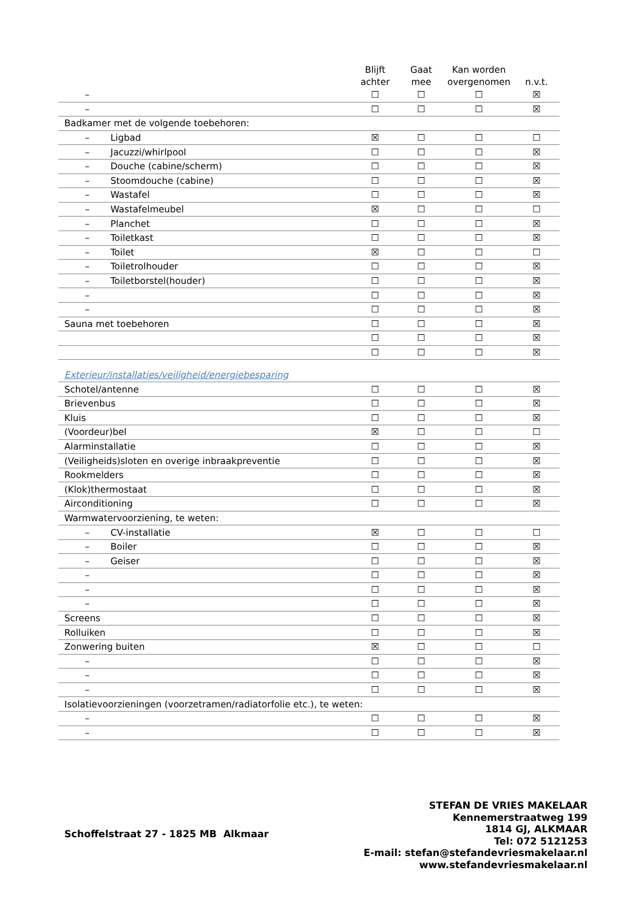| | Blijft achter | Gaat mee | Kan worden overgenomen | n.v.t. |
| --- | --- | --- | --- | --- |
| – | ☐ | ☐ | ☐ | ☒ |
| – | ☐ | ☐ | ☐ | ☒ |
| Badkamer met de volgende toebehoren: | | | | |
| – Ligbad | ☒ | ☐ | ☐ | ☐ |
| – Jacuzzi/whirlpool | ☐ | ☐ | ☐ | ☒ |
| – Douche (cabine/scherm) | ☐ | ☐ | ☐ | ☒ |
| – Stoomdouche (cabine) | ☐ | ☐ | ☐ | ☒ |
| – Wastafel | ☐ | ☐ | ☐ | ☒ |
| – Wastafelmeubel | ☒ | ☐ | ☐ | ☐ |
| – Planchet | ☐ | ☐ | ☐ | ☒ |
| – Toiletkast | ☐ | ☐ | ☐ | ☒ |
| – Toilet | ☒ | ☐ | ☐ | ☐ |
| – Toiletrolhouder | ☐ | ☐ | ☐ | ☒ |
| – Toiletborstel(houder) | ☐ | ☐ | ☐ | ☒ |
| – | ☐ | ☐ | ☐ | ☒ |
| – | ☐ | ☐ | ☐ | ☒ |
| Sauna met toebehoren | ☐ | ☐ | ☐ | ☒ |
| | ☐ | ☐ | ☐ | ☒ |
| | ☐ | ☐ | ☐ | ☒ |
| Exterieur/installaties/veiligheid/energiebesparing | | | | |
| Schotel/antenne | ☐ | ☐ | ☐ | ☒ |
| Brievenbus | ☐ | ☐ | ☐ | ☒ |
| Kluis | ☐ | ☐ | ☐ | ☒ |
| (Voordeur)bel | ☒ | ☐ | ☐ | ☐ |
| Alarminstallatie | ☐ | ☐ | ☐ | ☒ |
| (Veiligheids)sloten en overige inbraakpreventie | ☐ | ☐ | ☐ | ☒ |
| Rookmelders | ☐ | ☐ | ☐ | ☒ |
| (Klok)thermostaat | ☐ | ☐ | ☐ | ☒ |
| Airconditioning | ☐ | ☐ | ☐ | ☒ |
| Warmwatervoorziening, te weten: | | | | |
| – CV-installatie | ☒ | ☐ | ☐ | ☐ |
| – Boiler | ☐ | ☐ | ☐ | ☒ |
| – Geiser | ☐ | ☐ | ☐ | ☒ |
| – | ☐ | ☐ | ☐ | ☒ |
| – | ☐ | ☐ | ☐ | ☒ |
| – | ☐ | ☐ | ☐ | ☒ |
| Screens | ☐ | ☐ | ☐ | ☒ |
| Rolluiken | ☐ | ☐ | ☐ | ☒ |
| Zonwering buiten | ☒ | ☐ | ☐ | ☐ |
| – | ☐ | ☐ | ☐ | ☒ |
| – | ☐ | ☐ | ☐ | ☒ |
| – | ☐ | ☐ | ☐ | ☒ |
| Isolatievoorzieningen (voorzetramen/radiatorfolie etc.), te weten: | | | | |
| – | ☐ | ☐ | ☐ | ☒ |
| – | ☐ | ☐ | ☐ | ☒ |
STEFAN DE VRIES MAKELAAR
Kennemerstraatweg 199
1814 GJ, ALKMAAR
Tel: 072 5121253
E-mail: stefan@stefandevriesmakelaar.nl
www.stefandevriesmakelaar.nl
Schoffelstraat 27 - 1825 MB Alkmaar